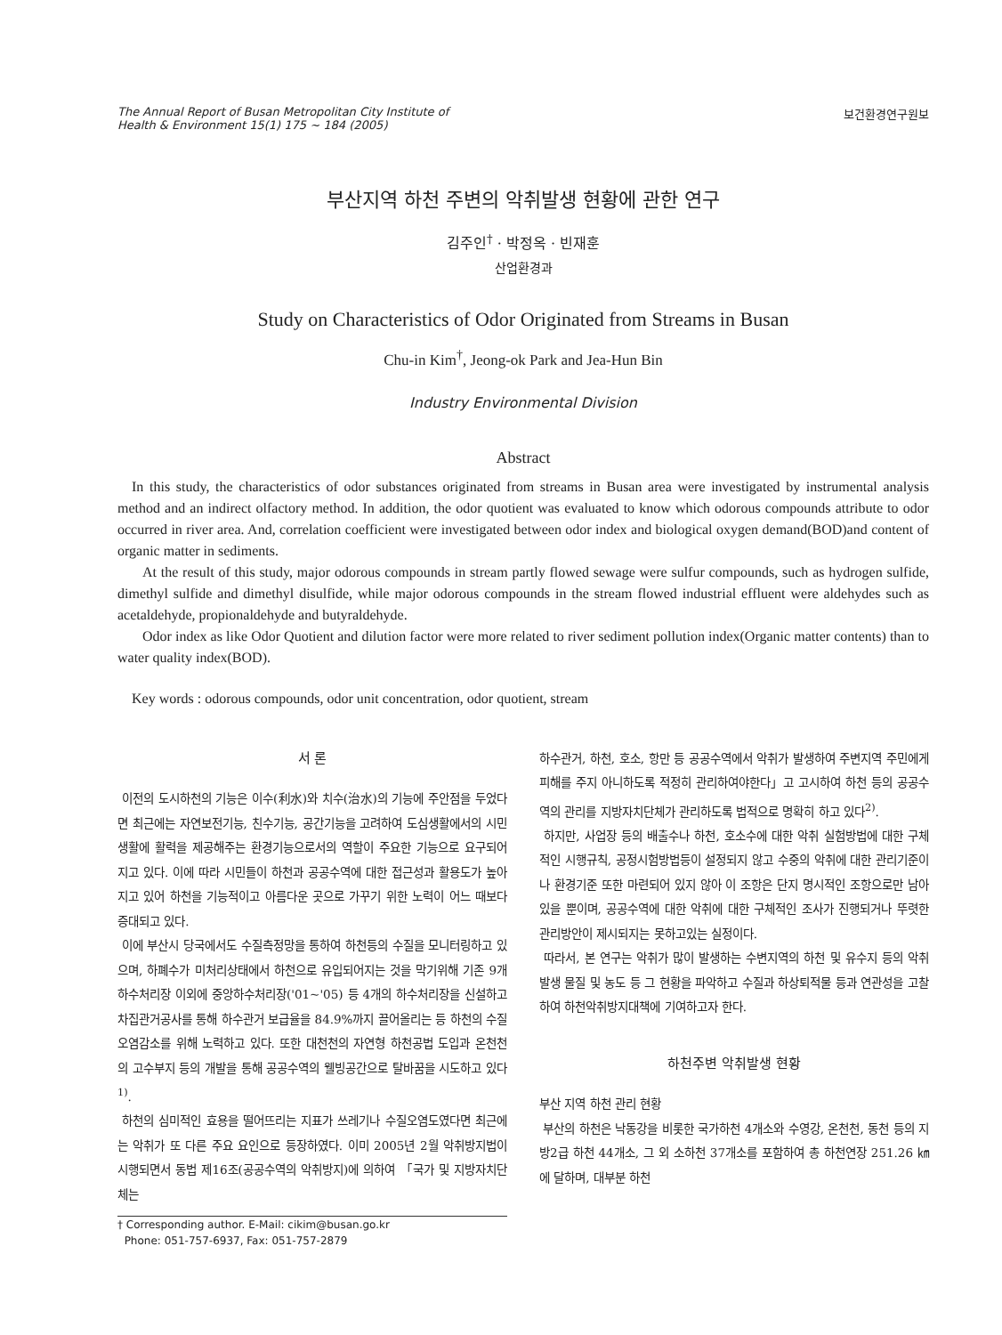The Annual Report of Busan Metropolitan City Institute of
Health & Environment 15(1) 175 ~ 184 (2005)
보건환경연구원보
부산지역 하천 주변의 악취발생 현황에 관한 연구
김주인<sup>†</sup> · 박정옥 · 빈재훈
산업환경과
Study on Characteristics of Odor Originated from Streams in Busan
Chu-in Kim<sup>†</sup>, Jeong-ok Park and Jea-Hun Bin
Industry Environmental Division
Abstract
In this study, the characteristics of odor substances originated from streams in Busan area were investigated by instrumental analysis method and an indirect olfactory method. In addition, the odor quotient was evaluated to know which odorous compounds attribute to odor occurred in river area. And, correlation coefficient were investigated between odor index and biological oxygen demand(BOD)and content of organic matter in sediments.
At the result of this study, major odorous compounds in stream partly flowed sewage were sulfur compounds, such as hydrogen sulfide, dimethyl sulfide and dimethyl disulfide, while major odorous compounds in the stream flowed industrial effluent were aldehydes such as acetaldehyde, propionaldehyde and butyraldehyde.
Odor index as like Odor Quotient and dilution factor were more related to river sediment pollution index(Organic matter contents) than to water quality index(BOD).
Key words : odorous compounds, odor unit concentration, odor quotient, stream
서 론
이전의 도시하천의 기능은 이수(利水)와 치수(治水)의 기능에 주안점을 두었다면 최근에는 자연보전기능, 친수기능, 공간기능을 고려하여 도심생활에서의 시민생활에 활력을 제공해주는 환경기능으로서의 역할이 주요한 기능으로 요구되어지고 있다. 이에 따라 시민들이 하천과 공공수역에 대한 접근성과 활용도가 높아지고 있어 하천을 기능적이고 아름다운 곳으로 가꾸기 위한 노력이 어느 때보다 증대되고 있다.
이에 부산시 당국에서도 수질측정망을 통하여 하천등의 수질을 모니터링하고 있으며, 하폐수가 미처리상태에서 하천으로 유입되어지는 것을 막기위해 기존 9개 하수처리장 이외에 중앙하수처리장('01~'05) 등 4개의 하수처리장을 신설하고 차집관거공사를 통해 하수관거 보급율을 84.9%까지 끌어올리는 등 하천의 수질오염감소를 위해 노력하고 있다. 또한 대천천의 자연형 하천공법 도입과 온천천의 고수부지 등의 개발을 통해 공공수역의 웰빙공간으로 탈바꿈을 시도하고 있다<sup>1)</sup>.
하천의 심미적인 효용을 떨어뜨리는 지표가 쓰레기나 수질오염도였다면 최근에는 악취가 또 다른 주요 요인으로 등장하였다. 이미 2005년 2월 악취방지법이 시행되면서 동법 제16조(공공수역의 악취방지)에 의하여 「국가 및 지방자치단체는
† Corresponding author. E-Mail: cikim@busan.go.kr
Phone: 051-757-6937, Fax: 051-757-2879
하수관거, 하천, 호소, 항만 등 공공수역에서 악취가 발생하여 주변지역 주민에게 피해를 주지 아니하도록 적정히 관리하여야한다」고 고시하여 하천 등의 공공수역의 관리를 지방자치단체가 관리하도록 법적으로 명확히 하고 있다<sup>2)</sup>.
하지만, 사업장 등의 배출수나 하천, 호소수에 대한 악취 실험방법에 대한 구체적인 시행규칙, 공정시험방법등이 설정되지 않고 수중의 악취에 대한 관리기준이나 환경기준 또한 마련되어 있지 않아 이 조항은 단지 명시적인 조항으로만 남아 있을 뿐이며, 공공수역에 대한 악취에 대한 구체적인 조사가 진행되거나 뚜렷한 관리방안이 제시되지는 못하고있는 실정이다.
따라서, 본 연구는 악취가 많이 발생하는 수변지역의 하천 및 유수지 등의 악취발생 물질 및 농도 등 그 현황을 파악하고 수질과 하상퇴적물 등과 연관성을 고찰하여 하천악취방지대책에 기여하고자 한다.
하천주변 악취발생 현황
부산 지역 하천 관리 현황
부산의 하천은 낙동강을 비롯한 국가하천 4개소와 수영강, 온천천, 동천 등의 지방2급 하천 44개소, 그 외 소하천 37개소를 포함하여 총 하천연장 251.26 ㎞에 달하며, 대부분 하천